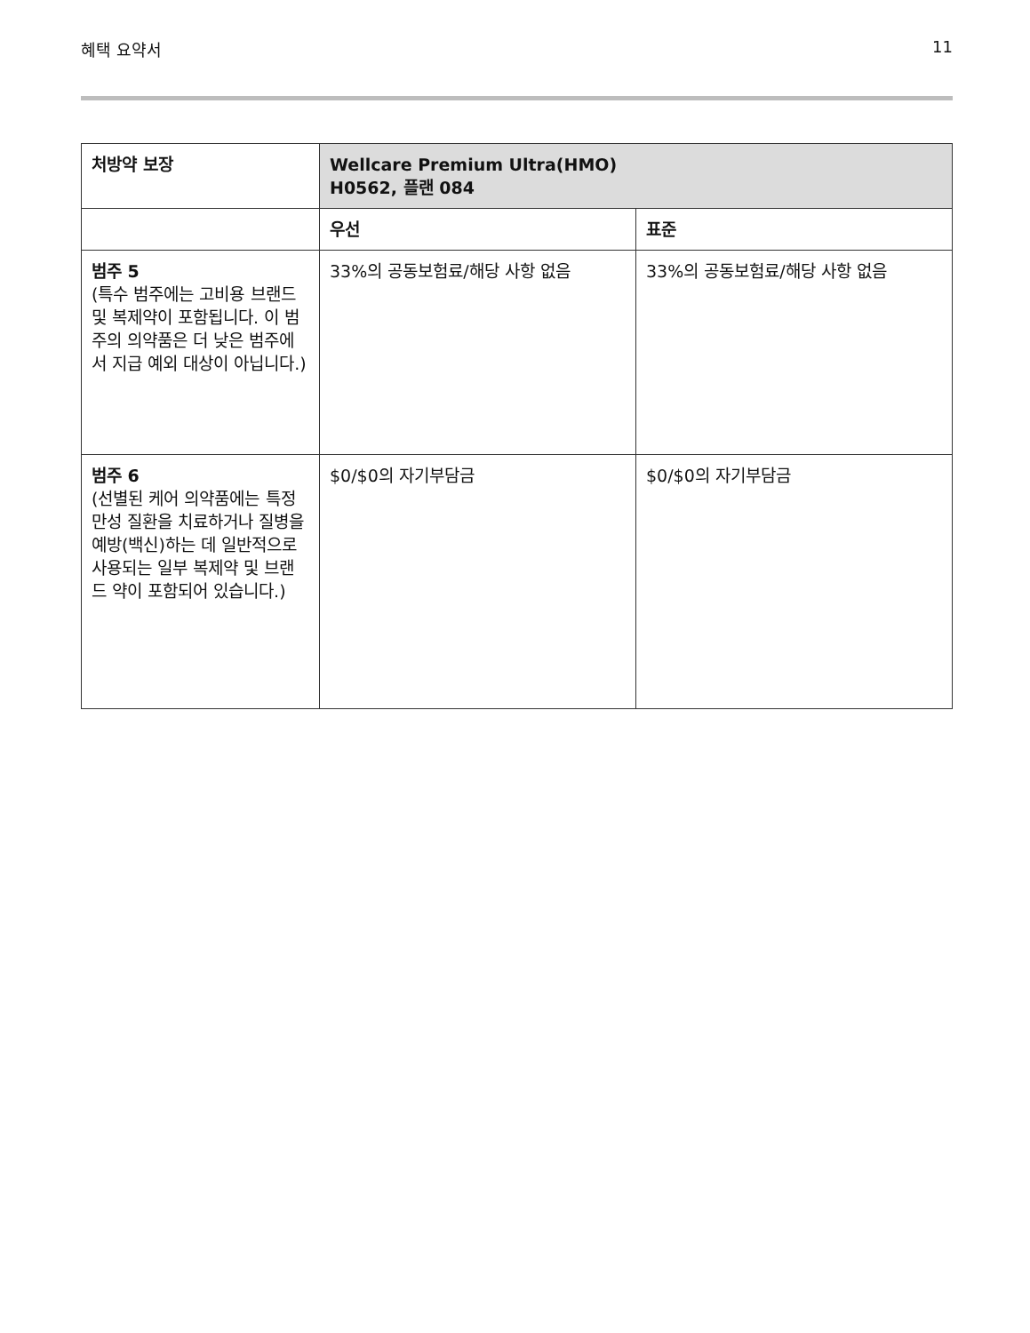혜택 요약서 11
| 처방약 보장 | Wellcare Premium Ultra(HMO) H0562, 플랜 084 | |
| --- | --- | --- |
| | 우선 | 표준 |
| 범주 5 (특수 범주에는 고비용 브랜드 및 복제약이 포함됩니다. 이 범주의 의약품은 더 낮은 범주에서 지급 예외 대상이 아닙니다.) | 33%의 공동보험료/해당 사항 없음 | 33%의 공동보험료/해당 사항 없음 |
| 범주 6 (선별된 케어 의약품에는 특정 만성 질환을 치료하거나 질병을 예방(백신)하는 데 일반적으로 사용되는 일부 복제약 및 브랜드 약이 포함되어 있습니다.) | $0/$0의 자기부담금 | $0/$0의 자기부담금 |